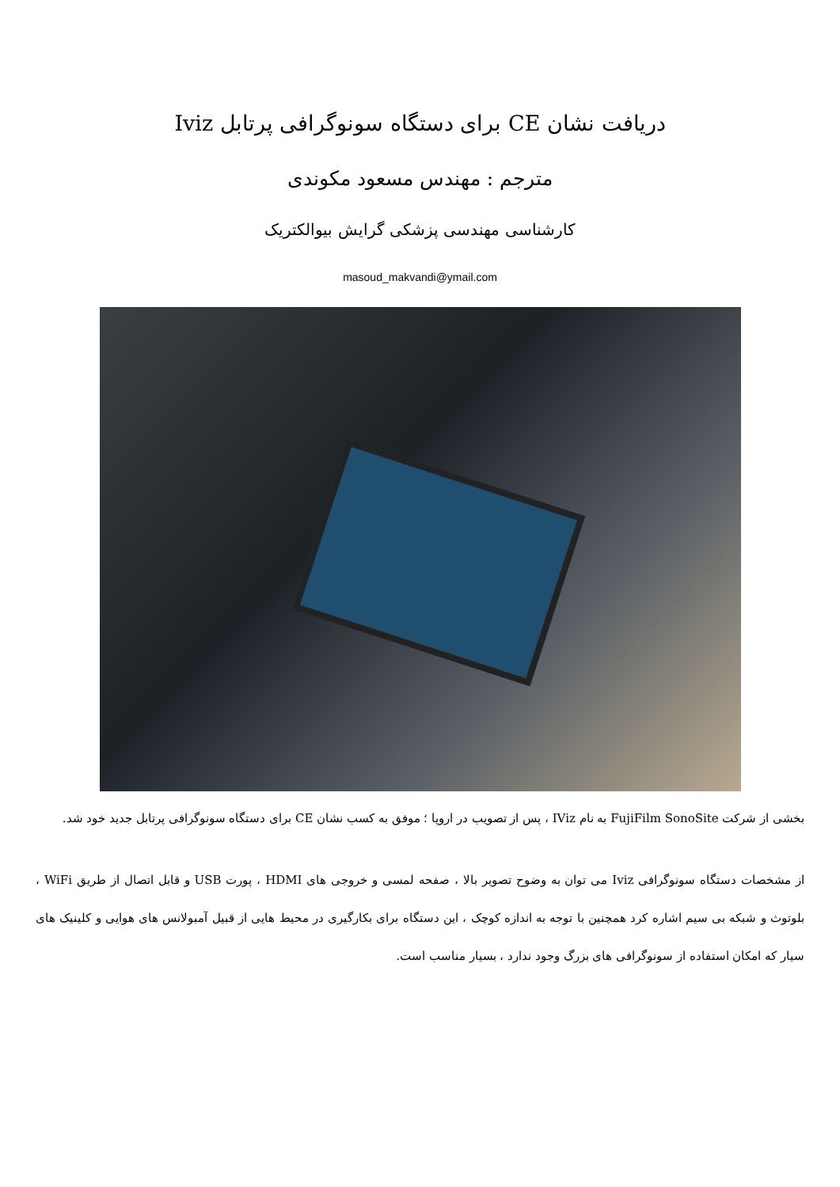دریافت نشان CE برای دستگاه سونوگرافی پرتابل Iviz
مترجم : مهندس مسعود مکوندی
کارشناسی مهندسی پزشکی گرایش بیوالکتریک
masoud_makvandi@ymail.com
بخشی از شرکت FujiFilm SonoSite به نام IViz ، پس از تصویب در اروپا ؛ موفق به کسب نشان CE برای دستگاه سونوگرافی پرتابل جدید خود شد.
از مشخصات دستگاه سونوگرافی Iviz می توان به وضوح تصویر بالا ، صفحه لمسی و خروجی های HDMI ، پورت USB و قابل اتصال از طریق WiFi ، بلوتوث و شبکه بی سیم اشاره کرد همچنین با توجه به اندازه کوچک ، این دستگاه برای بکارگیری در محیط هایی از قبیل آمبولانس های هوایی و کلینیک های سیار که امکان استفاده از سونوگرافی های بزرگ وجود ندارد ، بسیار مناسب است.